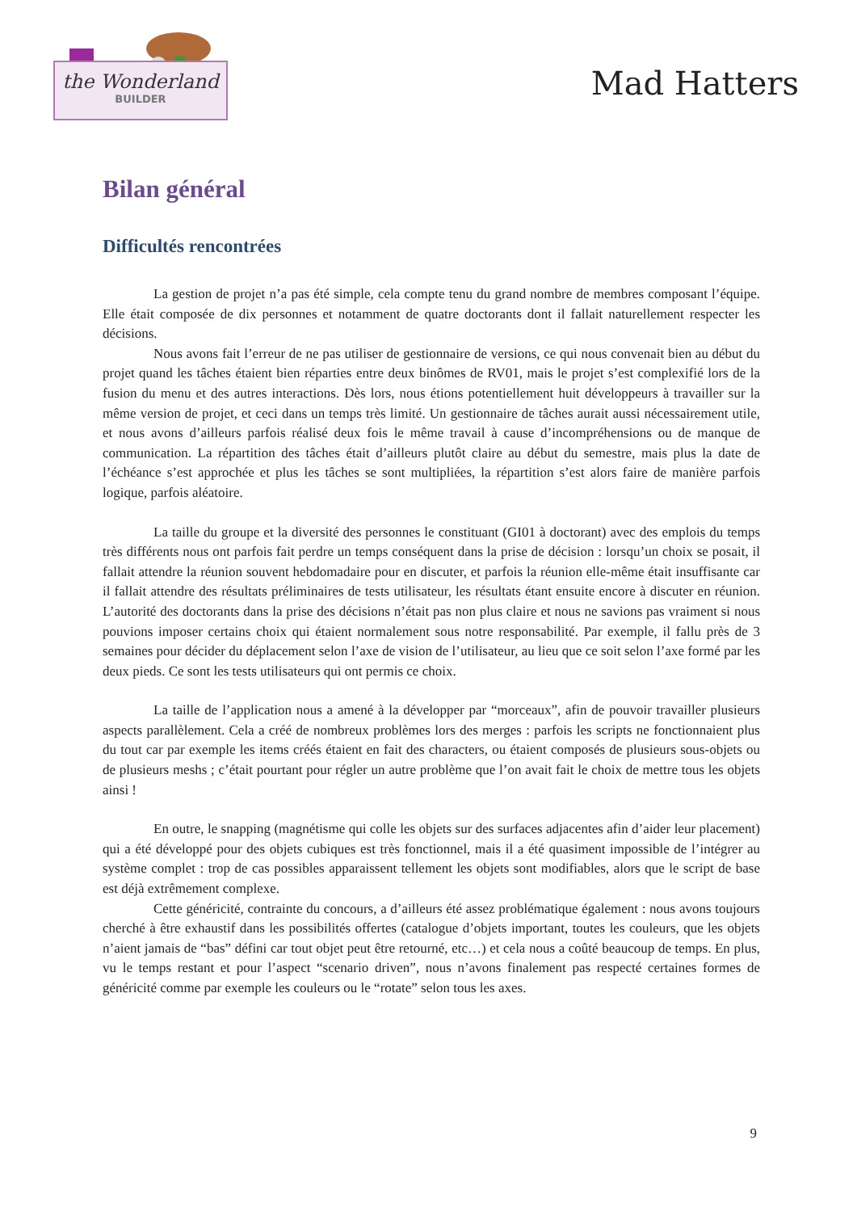the Wonderland
BUILDER
Mad Hatters
Bilan général
Difficultés rencontrées
La gestion de projet n’a pas été simple, cela compte tenu du grand nombre de membres composant l’équipe. Elle était composée de dix personnes et notamment de quatre doctorants dont il fallait naturellement respecter les décisions.
Nous avons fait l’erreur de ne pas utiliser de gestionnaire de versions, ce qui nous convenait bien au début du projet quand les tâches étaient bien réparties entre deux binômes de RV01, mais le projet s’est complexifié lors de la fusion du menu et des autres interactions. Dès lors, nous étions potentiellement huit développeurs à travailler sur la même version de projet, et ceci dans un temps très limité. Un gestionnaire de tâches aurait aussi nécessairement utile, et nous avons d’ailleurs parfois réalisé deux fois le même travail à cause d’incompréhensions ou de manque de communication. La répartition des tâches était d’ailleurs plutôt claire au début du semestre, mais plus la date de l’échéance s’est approchée et plus les tâches se sont multipliées, la répartition s’est alors faire de manière parfois logique, parfois aléatoire.
La taille du groupe et la diversité des personnes le constituant (GI01 à doctorant) avec des emplois du temps très différents nous ont parfois fait perdre un temps conséquent dans la prise de décision : lorsqu’un choix se posait, il fallait attendre la réunion souvent hebdomadaire pour en discuter, et parfois la réunion elle-même était insuffisante car il fallait attendre des résultats préliminaires de tests utilisateur, les résultats étant ensuite encore à discuter en réunion. L’autorité des doctorants dans la prise des décisions n’était pas non plus claire et nous ne savions pas vraiment si nous pouvions imposer certains choix qui étaient normalement sous notre responsabilité. Par exemple, il fallu près de 3 semaines pour décider du déplacement selon l’axe de vision de l’utilisateur, au lieu que ce soit selon l’axe formé par les deux pieds. Ce sont les tests utilisateurs qui ont permis ce choix.
La taille de l’application nous a amené à la développer par “morceaux”, afin de pouvoir travailler plusieurs aspects parallèlement. Cela a créé de nombreux problèmes lors des merges : parfois les scripts ne fonctionnaient plus du tout car par exemple les items créés étaient en fait des characters, ou étaient composés de plusieurs sous-objets ou de plusieurs meshs ; c’était pourtant pour régler un autre problème que l’on avait fait le choix de mettre tous les objets ainsi !
En outre, le snapping (magnétisme qui colle les objets sur des surfaces adjacentes afin d’aider leur placement) qui a été développé pour des objets cubiques est très fonctionnel, mais il a été quasiment impossible de l’intégrer au système complet : trop de cas possibles apparaissent tellement les objets sont modifiables, alors que le script de base est déjà extrêmement complexe.
Cette généricité, contrainte du concours, a d’ailleurs été assez problématique également : nous avons toujours cherché à être exhaustif dans les possibilités offertes (catalogue d’objets important, toutes les couleurs, que les objets n’aient jamais de “bas” défini car tout objet peut être retourné, etc…) et cela nous a coûté beaucoup de temps. En plus, vu le temps restant et pour l’aspect “scenario driven”, nous n’avons finalement pas respecté certaines formes de généricité comme par exemple les couleurs ou le “rotate” selon tous les axes.
9